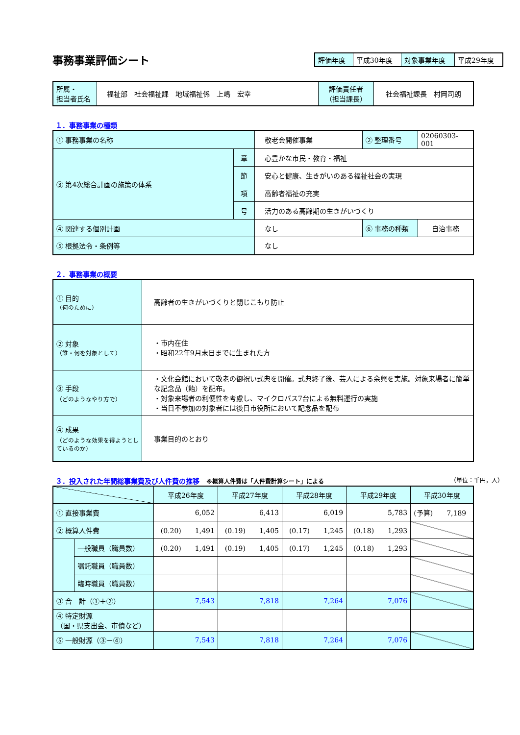事務事業評価シート
| 評価年度 | 平成30年度 | 対象事業年度 | 平成29年度 |
| 所属・ 担当者氏名 | 福祉部 社会福祉課 地域福祉係 上嶋 宏幸 | 評価責任者 （担当課長） | 社会福祉課長 村岡司朗 |
１．事務事業の種類
| ① 事務事業の名称 | | 敬老会開催事業 | ② 整理番号 | 02060303-001 |
| ③ 第4次総合計画の施策の体系 | 章 | 心豊かな市民・教育・福祉 | | |
| | 節 | 安心と健康、生きがいのある福祉社会の実現 | | |
| | 項 | 高齢者福祉の充実 | | |
| | 号 | 活力のある高齢期の生きがいづくり | | |
| ④ 関連する個別計画 | | なし | ⑥ 事務の種類 | 自治事務 |
| ⑤ 根拠法令・条例等 | | なし | | |
２．事務事業の概要
| ① 目的 （何のために） | 高齢者の生きがいづくりと閉じこもり防止 |
| ② 対象 （誰・何を対象として） | ・市内在住 ・昭和22年9月末日までに生まれた方 |
| ③ 手段 （どのようなやり方で） | ・文化会館において敬老の御祝い式典を開催。式典終了後、芸人による余興を実施。対象来場者に簡単な記念品（飴）を配布。 ・対象来場者の利便性を考慮し、マイクロバス7台による無料運行の実施 ・当日不参加の対象者には後日市役所において記念品を配布 |
| ④ 成果 （どのような効果を得ようとしているのか） | 事業目的のとおり |
３．投入された年間総事業費及び人件費の推移　※概算人件費は「人件費計算シート」による （単位：千円，人）
| | | 平成26年度 | 平成27年度 | 平成28年度 | 平成29年度 | 平成30年度 |
| ① 直接事業費 | | 6,052 | 6,413 | 6,019 | 5,783 | (予算) 7,189 |
| ② 概算人件費 | | (0.20) 1,491 | (0.19) 1,405 | (0.17) 1,245 | (0.18) 1,293 | |
| | 一般職員（職員数） | (0.20) 1,491 | (0.19) 1,405 | (0.17) 1,245 | (0.18) 1,293 | |
| | 嘱託職員（職員数） | | | | | |
| | 臨時職員（職員数） | | | | | |
| ③ 合 計（①＋②） | | 7,543 | 7,818 | 7,264 | 7,076 | |
| ④ 特定財源 （国・県支出金、市債など） | | | | | | |
| ⑤ 一般財源（③－④） | | 7,543 | 7,818 | 7,264 | 7,076 | |